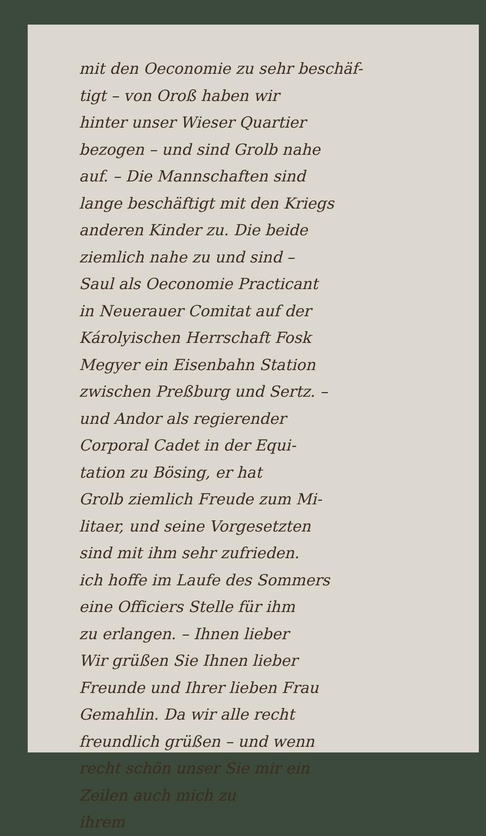mit den Oeconomie zu sehr beschäf-
tigt – von Oroß haben wir
hinter unser Wieser Quartier
bezogen – und sind Grolb nahe
auf. – Die Mannschaften sind
lange beschäftigt mit den Kriegs
anderen Kinder zu. Die beide
ziemlich nahe zu und sind –
Saul als Oeconomie Practicant
in Neuerauer Comitat auf der
Károlyischen Herrschaft Fosk
Megyer ein Eisenbahn Station
zwischen Preßburg und Sertz. –
und Andor als regierender
Corporal Cadet in der Equi-
tation zu Bösing, er hat
Grolb ziemlich Freude zum Mi-
litaer, und seine Vorgesetzten
sind mit ihm sehr zufrieden.
ich hoffe im Laufe des Sommers
eine Officiers Stelle für ihm
zu erlangen. – Ihnen lieber
Wir grüßen Sie Ihnen lieber
Freunde und Ihrer lieben Frau
Gemahlin. Da wir alle recht
freundlich grüßen – und wenn
recht schön unser Sie mir ein
Zeilen auch mich zu
ihrem